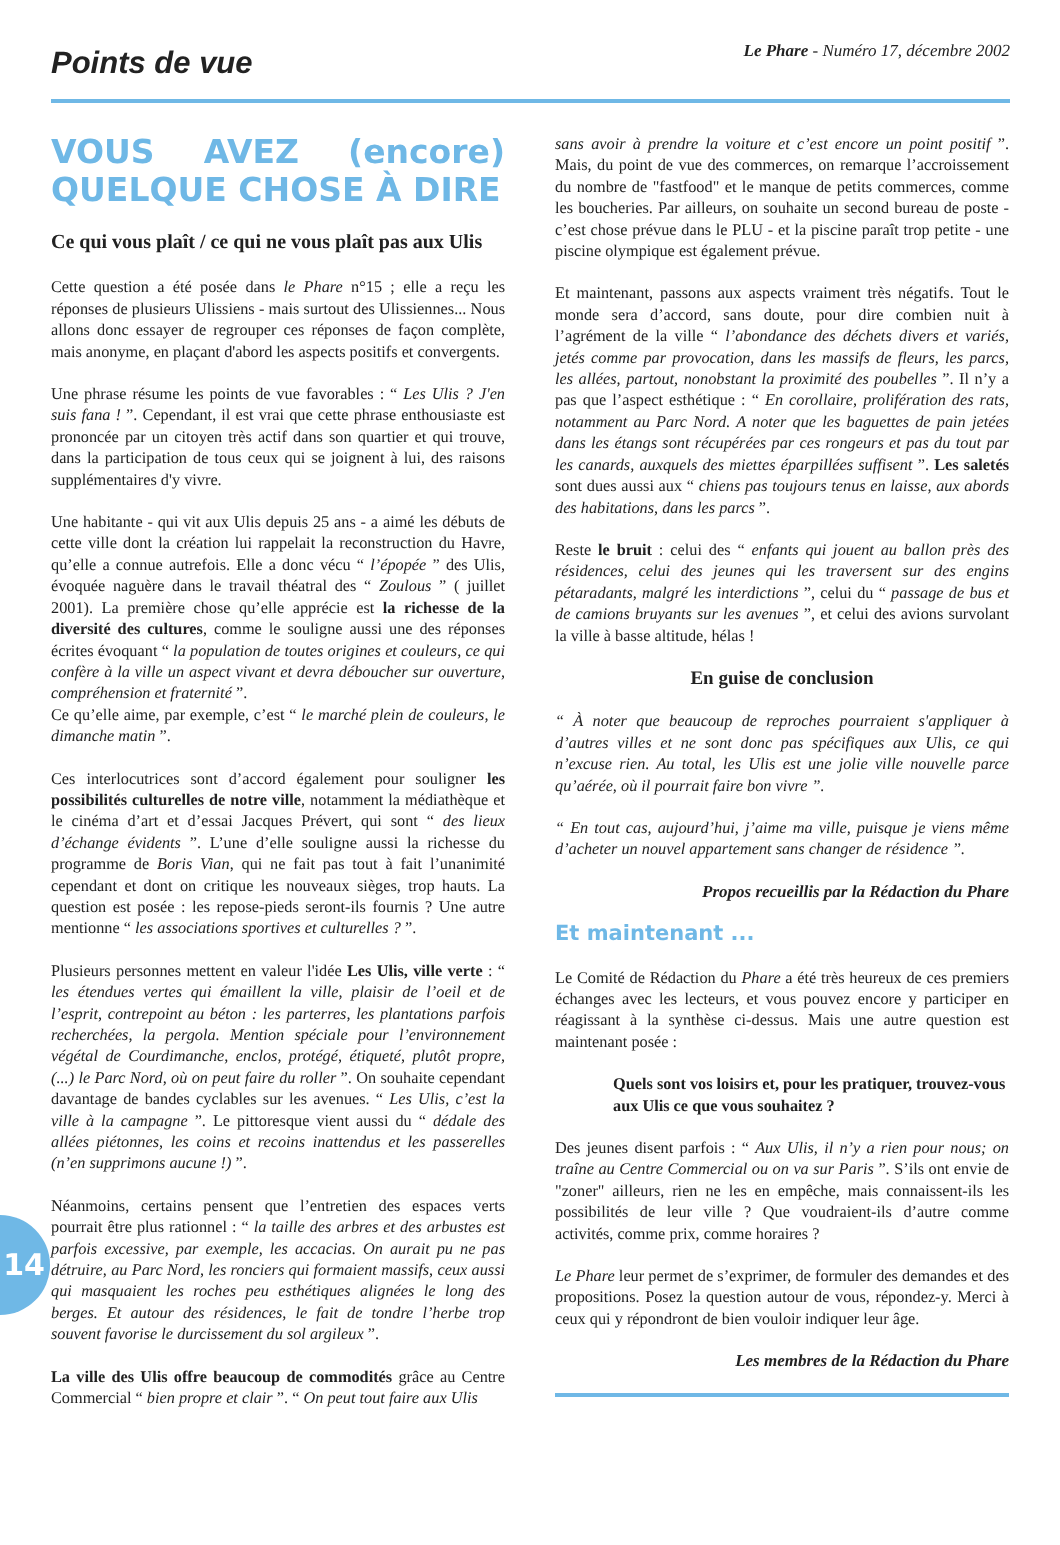Points de vue
Le Phare - Numéro 17, décembre 2002
14
VOUS AVEZ (encore) QUELQUE CHOSE À DIRE
Ce qui vous plaît / ce qui ne vous plaît pas aux Ulis
Cette question a été posée dans le Phare n°15 ; elle a reçu les réponses de plusieurs Ulissiens - mais surtout des Ulissiennes... Nous allons donc essayer de regrouper ces réponses de façon complète, mais anonyme, en plaçant d'abord les aspects positifs et convergents.
Une phrase résume les points de vue favorables : “ Les Ulis ? J'en suis fana ! ”. Cependant, il est vrai que cette phrase enthousiaste est prononcée par un citoyen très actif dans son quartier et qui trouve, dans la participation de tous ceux qui se joignent à lui, des raisons supplémentaires d'y vivre.
Une habitante - qui vit aux Ulis depuis 25 ans - a aimé les débuts de cette ville dont la création lui rappelait la reconstruction du Havre, qu’elle a connue autrefois. Elle a donc vécu “ l’épopée ” des Ulis, évoquée naguère dans le travail théatral des “ Zoulous ” ( juillet 2001). La première chose qu’elle apprécie est la richesse de la diversité des cultures, comme le souligne aussi une des réponses écrites évoquant “ la population de toutes origines et couleurs, ce qui confère à la ville un aspect vivant et devra déboucher sur ouverture, compréhension et fraternité ”.
Ce qu’elle aime, par exemple, c’est “ le marché plein de couleurs, le dimanche matin ”.
Ces interlocutrices sont d’accord également pour souligner les possibilités culturelles de notre ville, notamment la médiathèque et le cinéma d’art et d’essai Jacques Prévert, qui sont “ des lieux d’échange évidents ”. L’une d’elle souligne aussi la richesse du programme de Boris Vian, qui ne fait pas tout à fait l’unanimité cependant et dont on critique les nouveaux sièges, trop hauts. La question est posée : les repose-pieds seront-ils fournis ? Une autre mentionne “ les associations sportives et culturelles ? ”.
Plusieurs personnes mettent en valeur l'idée Les Ulis, ville verte : “ les étendues vertes qui émaillent la ville, plaisir de l’oeil et de l’esprit, contrepoint au béton : les parterres, les plantations parfois recherchées, la pergola. Mention spéciale pour l’environnement végétal de Courdimanche, enclos, protégé, étiqueté, plutôt propre, (...) le Parc Nord, où on peut faire du roller ”. On souhaite cependant davantage de bandes cyclables sur les avenues. “ Les Ulis, c’est la ville à la campagne ”. Le pittoresque vient aussi du “ dédale des allées piétonnes, les coins et recoins inattendus et les passerelles (n’en supprimons aucune !) ”.
Néanmoins, certains pensent que l’entretien des espaces verts pourrait être plus rationnel : “ la taille des arbres et des arbustes est parfois excessive, par exemple, les accacias. On aurait pu ne pas détruire, au Parc Nord, les ronciers qui formaient massifs, ceux aussi qui masquaient les roches peu esthétiques alignées le long des berges. Et autour des résidences, le fait de tondre l’herbe trop souvent favorise le durcissement du sol argileux ”.
La ville des Ulis offre beaucoup de commodités grâce au Centre Commercial “ bien propre et clair ”. “ On peut tout faire aux Ulis
sans avoir à prendre la voiture et c’est encore un point positif ”. Mais, du point de vue des commerces, on remarque l’accroissement du nombre de "fastfood" et le manque de petits commerces, comme les boucheries. Par ailleurs, on souhaite un second bureau de poste - c’est chose prévue dans le PLU - et la piscine paraît trop petite - une piscine olympique est également prévue.
Et maintenant, passons aux aspects vraiment très négatifs. Tout le monde sera d’accord, sans doute, pour dire combien nuit à l’agrément de la ville “ l’abondance des déchets divers et variés, jetés comme par provocation, dans les massifs de fleurs, les parcs, les allées, partout, nonobstant la proximité des poubelles ”. Il n’y a pas que l’aspect esthétique : “ En corollaire, prolifération des rats, notamment au Parc Nord. A noter que les baguettes de pain jetées dans les étangs sont récupérées par ces rongeurs et pas du tout par les canards, auxquels des miettes éparpillées suffisent ”. Les saletés sont dues aussi aux “ chiens pas toujours tenus en laisse, aux abords des habitations, dans les parcs ”.
Reste le bruit : celui des “ enfants qui jouent au ballon près des résidences, celui des jeunes qui les traversent sur des engins pétaradants, malgré les interdictions ”, celui du “ passage de bus et de camions bruyants sur les avenues ”, et celui des avions survolant la ville à basse altitude, hélas !
En guise de conclusion
“ À noter que beaucoup de reproches pourraient s'appliquer à d’autres villes et ne sont donc pas spécifiques aux Ulis, ce qui n’excuse rien. Au total, les Ulis est une jolie ville nouvelle parce qu’aérée, où il pourrait faire bon vivre ”.
“ En tout cas, aujourd’hui, j’aime ma ville, puisque je viens même d’acheter un nouvel appartement sans changer de résidence ”.
Propos recueillis par la Rédaction du Phare
Et maintenant ...
Le Comité de Rédaction du Phare a été très heureux de ces premiers échanges avec les lecteurs, et vous pouvez encore y participer en réagissant à la synthèse ci-dessus. Mais une autre question est maintenant posée :
Quels sont vos loisirs et, pour les pratiquer, trouvez-vous aux Ulis ce que vous souhaitez ?
Des jeunes disent parfois : “ Aux Ulis, il n’y a rien pour nous; on traîne au Centre Commercial ou on va sur Paris ”. S’ils ont envie de "zoner" ailleurs, rien ne les en empêche, mais connaissent-ils les possibilités de leur ville ? Que voudraient-ils d’autre comme activités, comme prix, comme horaires ?
Le Phare leur permet de s’exprimer, de formuler des demandes et des propositions. Posez la question autour de vous, répondez-y. Merci à ceux qui y répondront de bien vouloir indiquer leur âge.
Les membres de la Rédaction du Phare